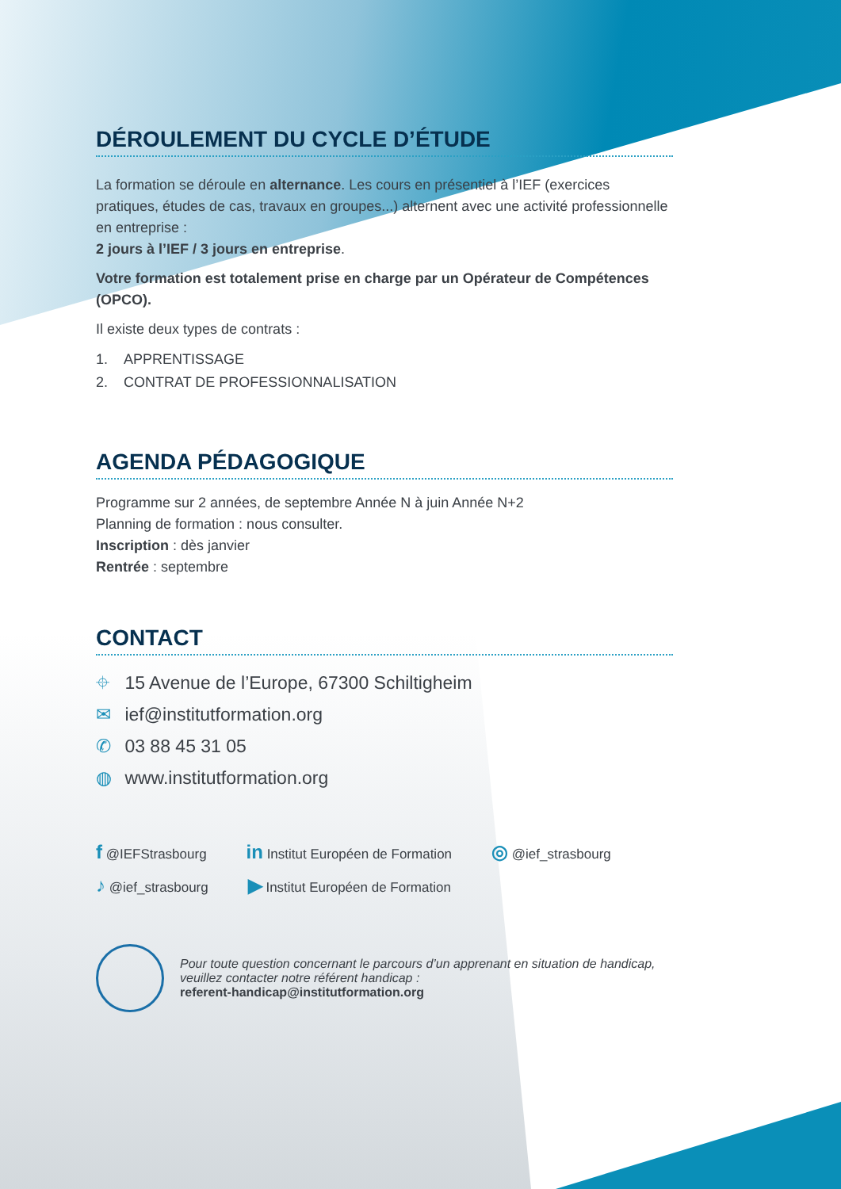DÉROULEMENT DU CYCLE D’ÉTUDE
La formation se déroule en alternance. Les cours en présentiel à l’IEF (exercices pratiques, études de cas, travaux en groupes...) alternent avec une activité professionnelle en entreprise :
2 jours à l’IEF / 3 jours en entreprise.
Votre formation est totalement prise en charge par un Opérateur de Compétences (OPCO).
Il existe deux types de contrats :
1. APPRENTISSAGE
2. CONTRAT DE PROFESSIONNALISATION
AGENDA PÉDAGOGIQUE
Programme sur 2 années, de septembre Année N à juin Année N+2
Planning de formation : nous consulter.
Inscription : dès janvier
Rentrée : septembre
CONTACT
⌖ 15 Avenue de l’Europe, 67300 Schiltigheim
✉ ief@institutformation.org
✆ 03 88 45 31 05
◍ www.institutformation.org
f @IEFStrasbourg in Institut Européen de Formation ◎ @ief_strasbourg ♪ @ief_strasbourg ▶ Institut Européen de Formation
Pour toute question concernant le parcours d’un apprenant en situation de handicap, veuillez contacter notre référent handicap :
referent-handicap@institutformation.org